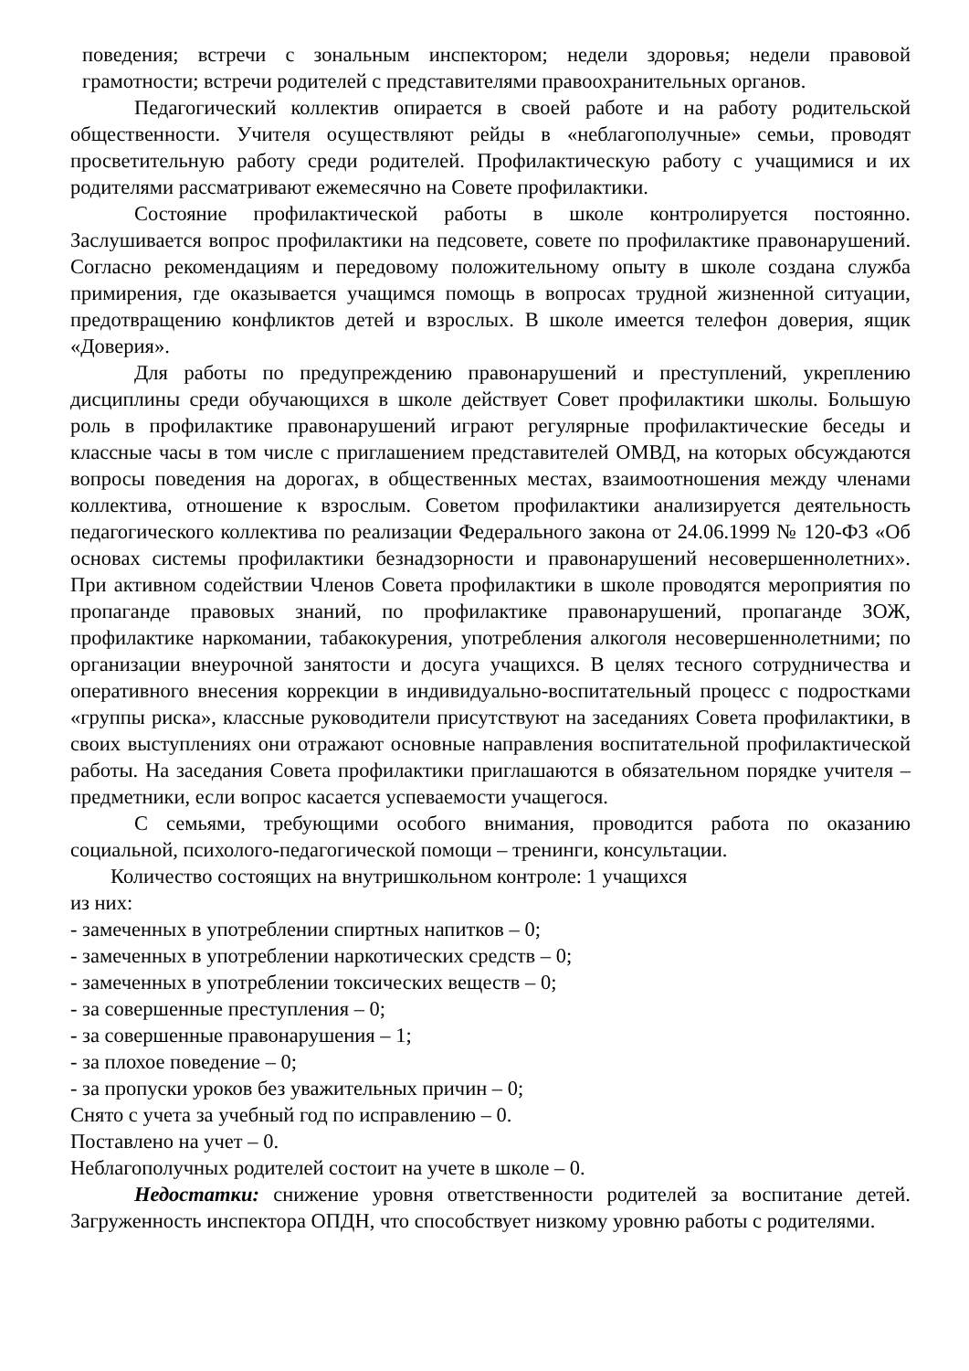поведения; встречи с зональным инспектором; недели здоровья; недели правовой грамотности; встречи родителей с представителями правоохранительных органов.
Педагогический коллектив опирается в своей работе и на работу родительской общественности. Учителя осуществляют рейды в «неблагополучные» семьи, проводят просветительную работу среди родителей. Профилактическую работу с учащимися и их родителями рассматривают ежемесячно на Совете профилактики.
Состояние профилактической работы в школе контролируется постоянно. Заслушивается вопрос профилактики на педсовете, совете по профилактике правонарушений. Согласно рекомендациям и передовому положительному опыту в школе создана служба примирения, где оказывается учащимся помощь в вопросах трудной жизненной ситуации, предотвращению конфликтов детей и взрослых. В школе имеется телефон доверия, ящик «Доверия».
Для работы по предупреждению правонарушений и преступлений, укреплению дисциплины среди обучающихся в школе действует Совет профилактики школы. Большую роль в профилактике правонарушений играют регулярные профилактические беседы и классные часы в том числе с приглашением представителей ОМВД, на которых обсуждаются вопросы поведения на дорогах, в общественных местах, взаимоотношения между членами коллектива, отношение к взрослым. Советом профилактики анализируется деятельность педагогического коллектива по реализации Федерального закона от 24.06.1999 № 120-ФЗ «Об основах системы профилактики безнадзорности и правонарушений несовершеннолетних». При активном содействии Членов Совета профилактики в школе проводятся мероприятия по пропаганде правовых знаний, по профилактике правонарушений, пропаганде ЗОЖ, профилактике наркомании, табакокурения, употребления алкоголя несовершеннолетними; по организации внеурочной занятости и досуга учащихся. В целях тесного сотрудничества и оперативного внесения коррекции в индивидуально-воспитательный процесс с подростками «группы риска», классные руководители присутствуют на заседаниях Совета профилактики, в своих выступлениях они отражают основные направления воспитательной профилактической работы. На заседания Совета профилактики приглашаются в обязательном порядке учителя – предметники, если вопрос касается успеваемости учащегося.
С семьями, требующими особого внимания, проводится работа по оказанию социальной, психолого-педагогической помощи – тренинги, консультации.
Количество состоящих на внутришкольном контроле: 1 учащихся
из них:
- замеченных в употреблении спиртных напитков – 0;
- замеченных в употреблении наркотических средств – 0;
- замеченных в употреблении токсических веществ – 0;
- за совершенные преступления – 0;
- за совершенные правонарушения – 1;
- за плохое поведение – 0;
- за пропуски уроков без уважительных причин – 0;
Снято с учета за учебный год по исправлению – 0.
Поставлено на учет – 0.
Неблагополучных родителей состоит на учете в школе – 0.
Недостатки: снижение уровня ответственности родителей за воспитание детей. Загруженность инспектора ОПДН, что способствует низкому уровню работы с родителями.